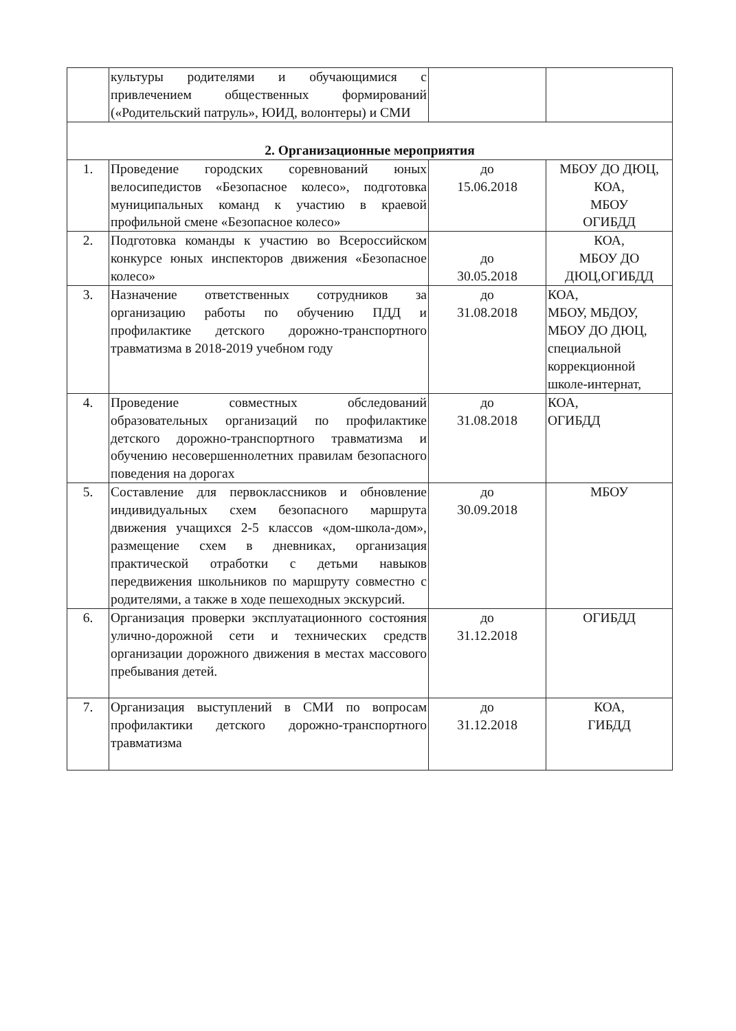| | культуры родителями и обучающимися с привлечением общественных формирований («Родительский патруль», ЮИД, волонтеры) и СМИ | | |
| 2. Организационные мероприятия | | | |
| 1. | Проведение городских соревнований юных велосипедистов «Безопасное колесо», подготовка муниципальных команд к участию в краевой профильной смене «Безопасное колесо» | до 15.06.2018 | МБОУ ДО ДЮЦ, КОА, МБОУ ОГИБДД |
| 2. | Подготовка команды к участию во Всероссийском конкурсе юных инспекторов движения «Безопасное колесо» | до 30.05.2018 | КОА, МБОУ ДО ДЮЦ,ОГИБДД |
| 3. | Назначение ответственных сотрудников за организацию работы по обучению ПДД и профилактике детского дорожно-транспортного травматизма в 2018-2019 учебном году | до 31.08.2018 | КОА, МБОУ, МБДОУ, МБОУ ДО ДЮЦ, специальной коррекционной школе-интернат, |
| 4. | Проведение совместных обследований образовательных организаций по профилактике детского дорожно-транспортного травматизма и обучению несовершеннолетних правилам безопасного поведения на дорогах | до 31.08.2018 | КОА, ОГИБДД |
| 5. | Составление для первоклассников и обновление индивидуальных схем безопасного маршрута движения учащихся 2-5 классов «дом-школа-дом», размещение схем в дневниках, организация практической отработки с детьми навыков передвижения школьников по маршруту совместно с родителями, а также в ходе пешеходных экскурсий. | до 30.09.2018 | МБОУ |
| 6. | Организация проверки эксплуатационного состояния улично-дорожной сети и технических средств организации дорожного движения в местах массового пребывания детей. | до 31.12.2018 | ОГИБДД |
| 7. | Организация выступлений в СМИ по вопросам профилактики детского дорожно-транспортного травматизма | до 31.12.2018 | КОА, ГИБДД |